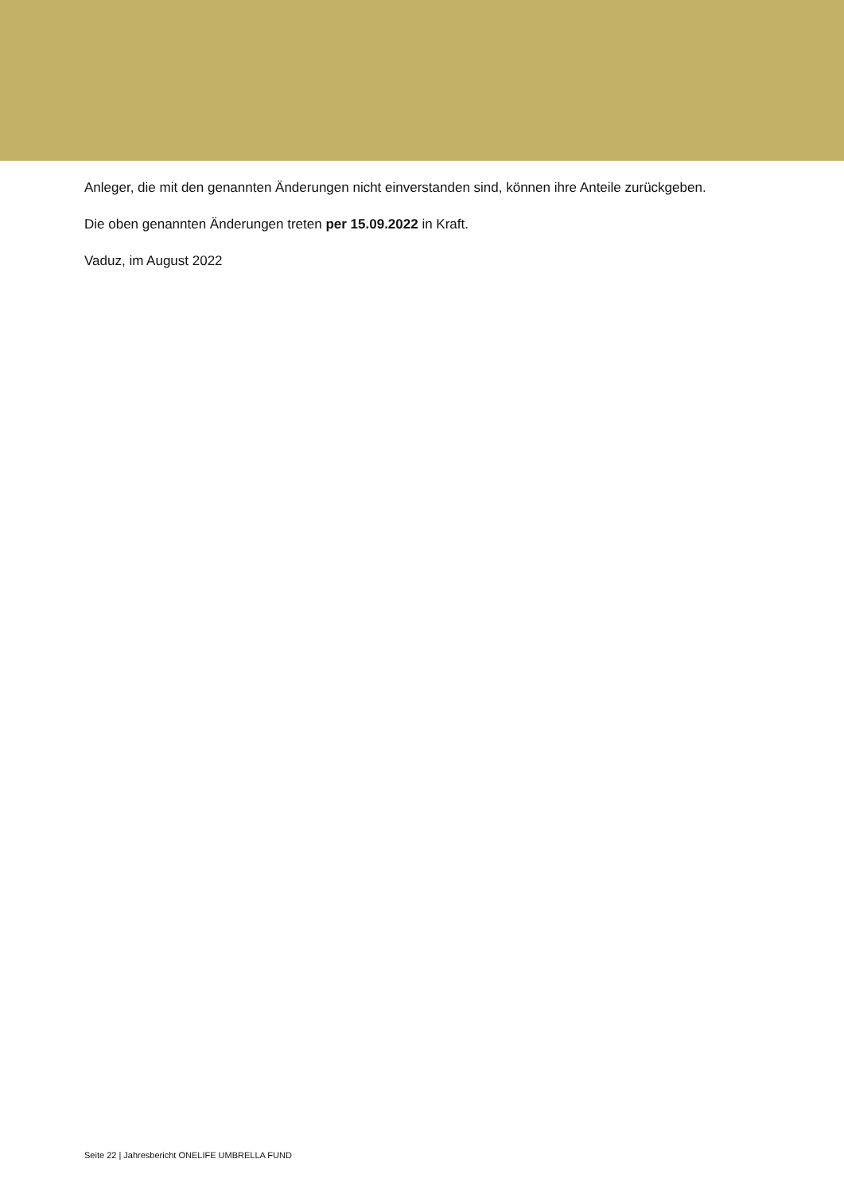Anleger, die mit den genannten Änderungen nicht einverstanden sind, können ihre Anteile zurückgeben.
Die oben genannten Änderungen treten per 15.09.2022 in Kraft.
Vaduz, im August 2022
Seite 22 | Jahresbericht ONELIFE UMBRELLA FUND